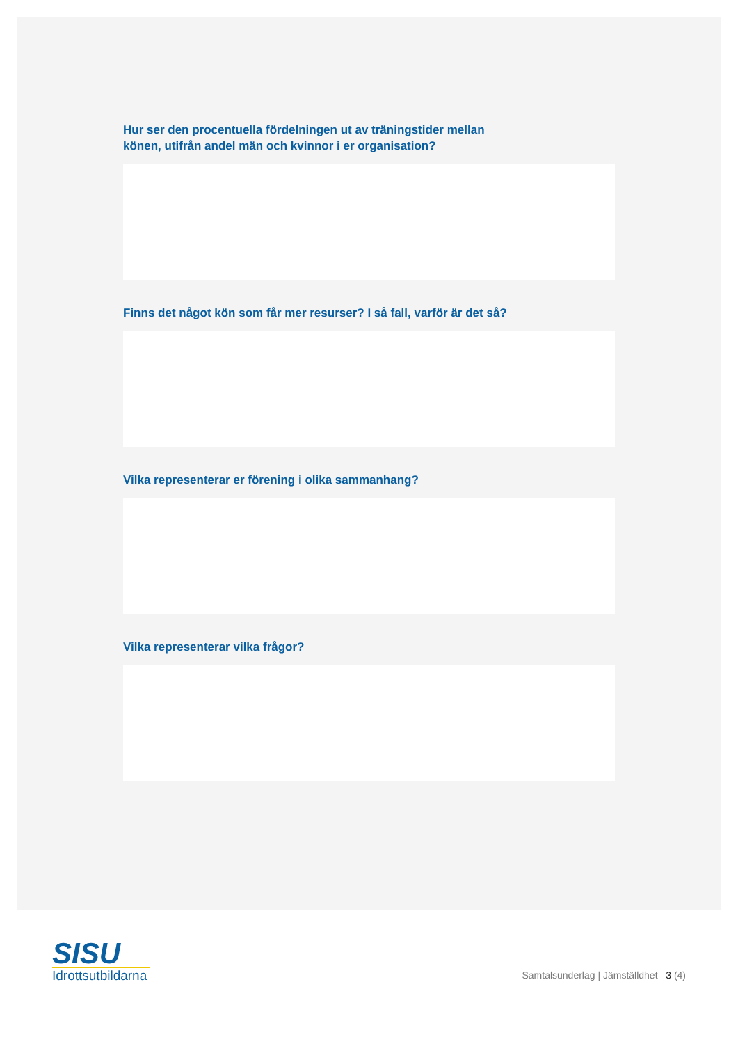Hur ser den procentuella fördelningen ut av träningstider mellan
könen, utifrån andel män och kvinnor i er organisation?
Finns det något kön som får mer resurser? I så fall, varför är det så?
Vilka representerar er förening i olika sammanhang?
Vilka representerar vilka frågor?
SISU
Idrottsutbildarna
Samtalsunderlag | Jämställdhet 3 (4)